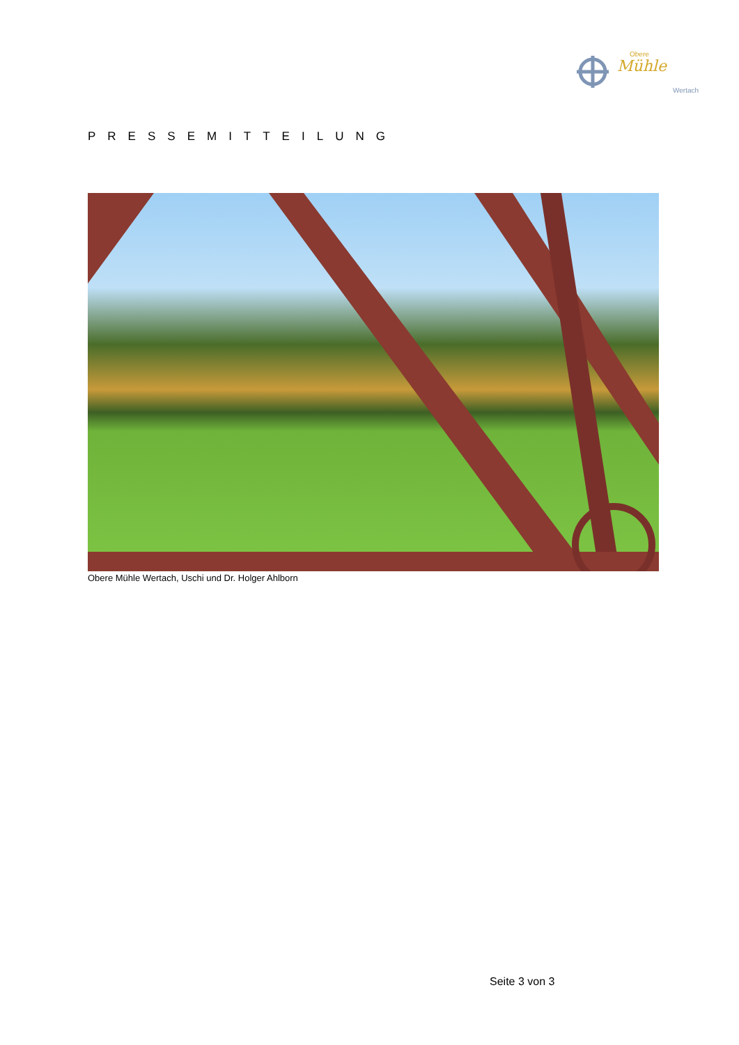Obere
Mühle
Wertach
PRESSEMITTEILUNG
Obere Mühle Wertach, Uschi und Dr. Holger Ahlborn
Seite 3 von 3